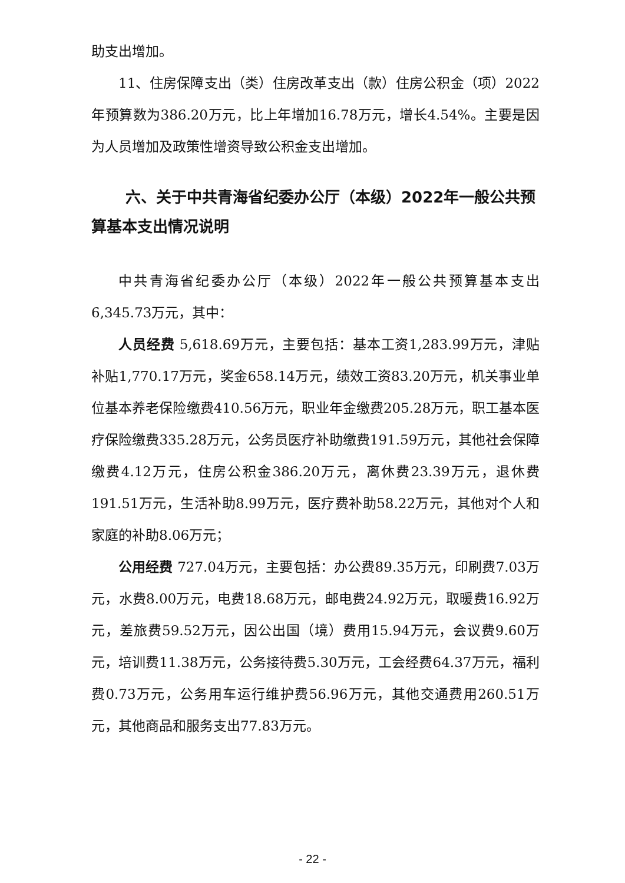助支出增加。
11、住房保障支出（类）住房改革支出（款）住房公积金（项）2022年预算数为386.20万元，比上年增加16.78万元，增长4.54%。主要是因为人员增加及政策性增资导致公积金支出增加。
六、关于中共青海省纪委办公厅（本级）2022年一般公共预算基本支出情况说明
中共青海省纪委办公厅（本级）2022年一般公共预算基本支出6,345.73万元，其中：
人员经费 5,618.69万元，主要包括：基本工资1,283.99万元，津贴补贴1,770.17万元，奖金658.14万元，绩效工资83.20万元，机关事业单位基本养老保险缴费410.56万元，职业年金缴费205.28万元，职工基本医疗保险缴费335.28万元，公务员医疗补助缴费191.59万元，其他社会保障缴费4.12万元，住房公积金386.20万元，离休费23.39万元，退休费191.51万元，生活补助8.99万元，医疗费补助58.22万元，其他对个人和家庭的补助8.06万元；
公用经费 727.04万元，主要包括：办公费89.35万元，印刷费7.03万元，水费8.00万元，电费18.68万元，邮电费24.92万元，取暖费16.92万元，差旅费59.52万元，因公出国（境）费用15.94万元，会议费9.60万元，培训费11.38万元，公务接待费5.30万元，工会经费64.37万元，福利费0.73万元，公务用车运行维护费56.96万元，其他交通费用260.51万元，其他商品和服务支出77.83万元。
- 22 -